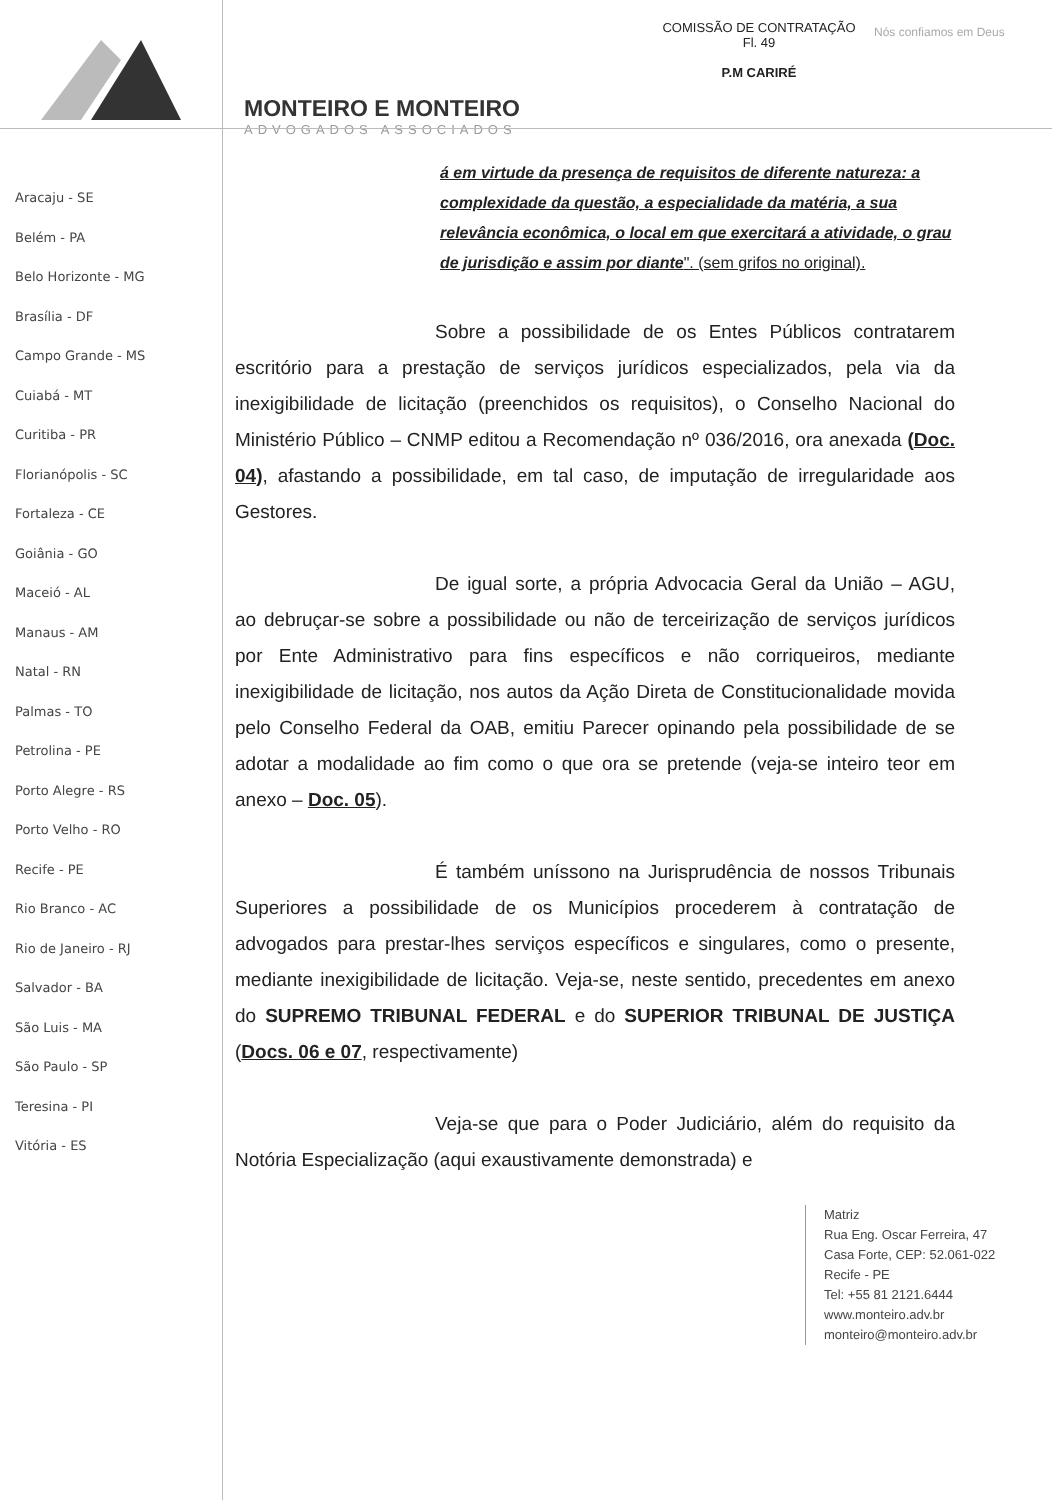MONTEIRO E MONTEIRO
ADVOGADOS ASSOCIADOS
COMISSÃO DE CONTRATAÇÃO
Fl. 49
P.M CARIRÉ
Nós confiamos em Deus
Aracaju - SE
Belém - PA
Belo Horizonte - MG
Brasília - DF
Campo Grande - MS
Cuiabá - MT
Curitiba - PR
Florianópolis - SC
Fortaleza - CE
Goiânia - GO
Maceió - AL
Manaus - AM
Natal - RN
Palmas - TO
Petrolina - PE
Porto Alegre - RS
Porto Velho - RO
Recife - PE
Rio Branco - AC
Rio de Janeiro - RJ
Salvador - BA
São Luis - MA
São Paulo - SP
Teresina - PI
Vitória - ES
á em virtude da presença de requisitos de diferente natureza: a complexidade da questão, a especialidade da matéria, a sua relevância econômica, o local em que exercitará a atividade, o grau de jurisdição e assim por diante". (sem grifos no original).
Sobre a possibilidade de os Entes Públicos contratarem escritório para a prestação de serviços jurídicos especializados, pela via da inexigibilidade de licitação (preenchidos os requisitos), o Conselho Nacional do Ministério Público – CNMP editou a Recomendação nº 036/2016, ora anexada (Doc. 04), afastando a possibilidade, em tal caso, de imputação de irregularidade aos Gestores.
De igual sorte, a própria Advocacia Geral da União – AGU, ao debruçar-se sobre a possibilidade ou não de terceirização de serviços jurídicos por Ente Administrativo para fins específicos e não corriqueiros, mediante inexigibilidade de licitação, nos autos da Ação Direta de Constitucionalidade movida pelo Conselho Federal da OAB, emitiu Parecer opinando pela possibilidade de se adotar a modalidade ao fim como o que ora se pretende (veja-se inteiro teor em anexo – Doc. 05).
É também uníssono na Jurisprudência de nossos Tribunais Superiores a possibilidade de os Municípios procederem à contratação de advogados para prestar-lhes serviços específicos e singulares, como o presente, mediante inexigibilidade de licitação. Veja-se, neste sentido, precedentes em anexo do SUPREMO TRIBUNAL FEDERAL e do SUPERIOR TRIBUNAL DE JUSTIÇA (Docs. 06 e 07, respectivamente)
Veja-se que para o Poder Judiciário, além do requisito da Notória Especialização (aqui exaustivamente demonstrada) e
Matriz
Rua Eng. Oscar Ferreira, 47
Casa Forte, CEP: 52.061-022
Recife - PE
Tel: +55 81 2121.6444
www.monteiro.adv.br
monteiro@monteiro.adv.br